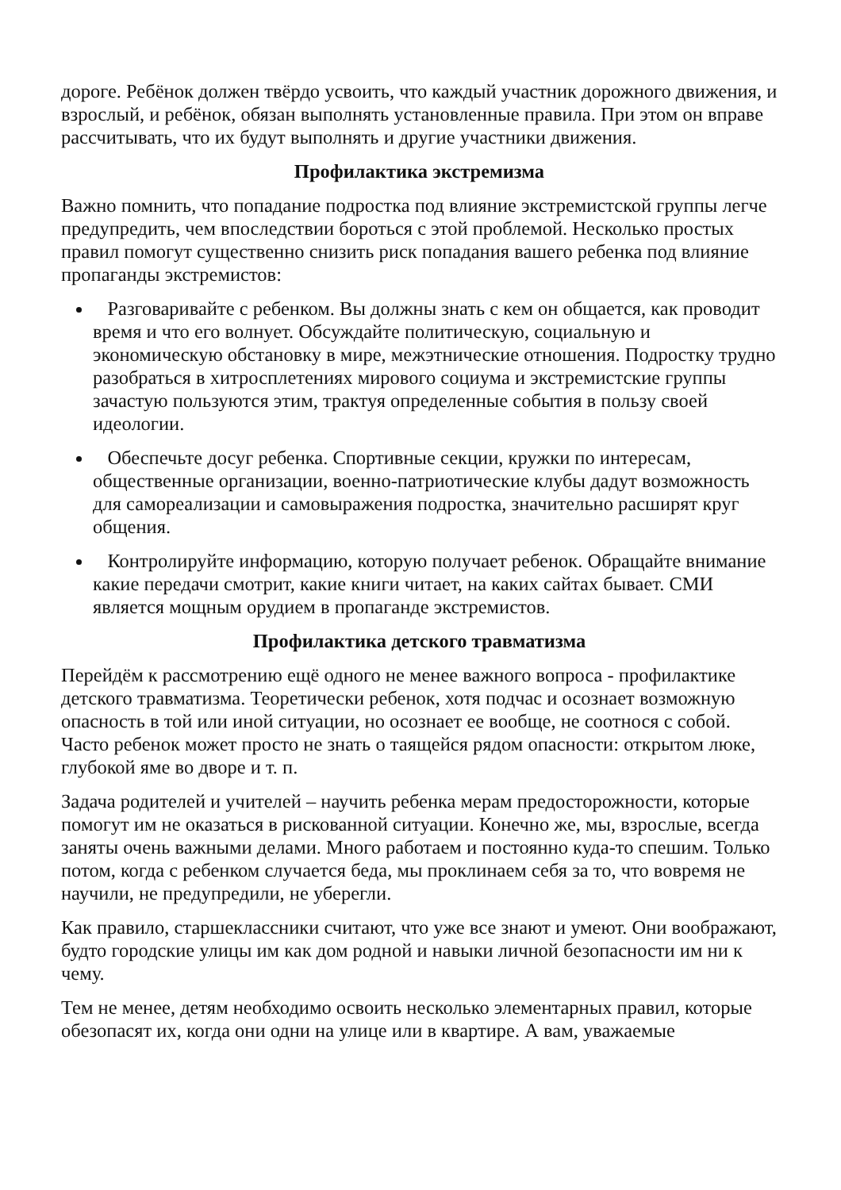дороге. Ребёнок должен твёрдо усвоить, что каждый участник дорожного движения, и взрослый, и ребёнок, обязан выполнять установленные правила. При этом он вправе рассчитывать, что их будут выполнять и другие участники движения.
Профилактика экстремизма
Важно помнить, что попадание подростка под влияние экстремистской группы легче предупредить, чем впоследствии бороться с этой проблемой. Несколько простых правил помогут существенно снизить риск попадания вашего ребенка под влияние пропаганды экстремистов:
Разговаривайте с ребенком. Вы должны знать с кем он общается, как проводит время и что его волнует. Обсуждайте политическую, социальную и экономическую обстановку в мире, межэтнические отношения. Подростку трудно разобраться в хитросплетениях мирового социума и экстремистские группы зачастую пользуются этим, трактуя определенные события в пользу своей идеологии.
Обеспечьте досуг ребенка. Спортивные секции, кружки по интересам, общественные организации, военно-патриотические клубы дадут возможность для самореализации и самовыражения подростка, значительно расширят круг общения.
Контролируйте информацию, которую получает ребенок. Обращайте внимание какие передачи смотрит, какие книги читает, на каких сайтах бывает. СМИ является мощным орудием в пропаганде экстремистов.
Профилактика детского травматизма
Перейдём к рассмотрению ещё одного не менее важного вопроса - профилактике детского травматизма. Теоретически ребенок, хотя подчас и осознает возможную опасность в той или иной ситуации, но осознает ее вообще, не соотнося с собой. Часто ребенок может просто не знать о таящейся рядом опасности: открытом люке, глубокой яме во дворе и т. п.
Задача родителей и учителей – научить ребенка мерам предосторожности, которые помогут им не оказаться в рискованной ситуации. Конечно же, мы, взрослые, всегда заняты очень важными делами. Много работаем и постоянно куда-то спешим. Только потом, когда с ребенком случается беда, мы проклинаем себя за то, что вовремя не научили, не предупредили, не уберегли.
Как правило, старшеклассники считают, что уже все знают и умеют. Они воображают, будто городские улицы им как дом родной и навыки личной безопасности им ни к чему.
Тем не менее, детям необходимо освоить несколько элементарных правил, которые обезопасят их, когда они одни на улице или в квартире. А вам, уважаемые